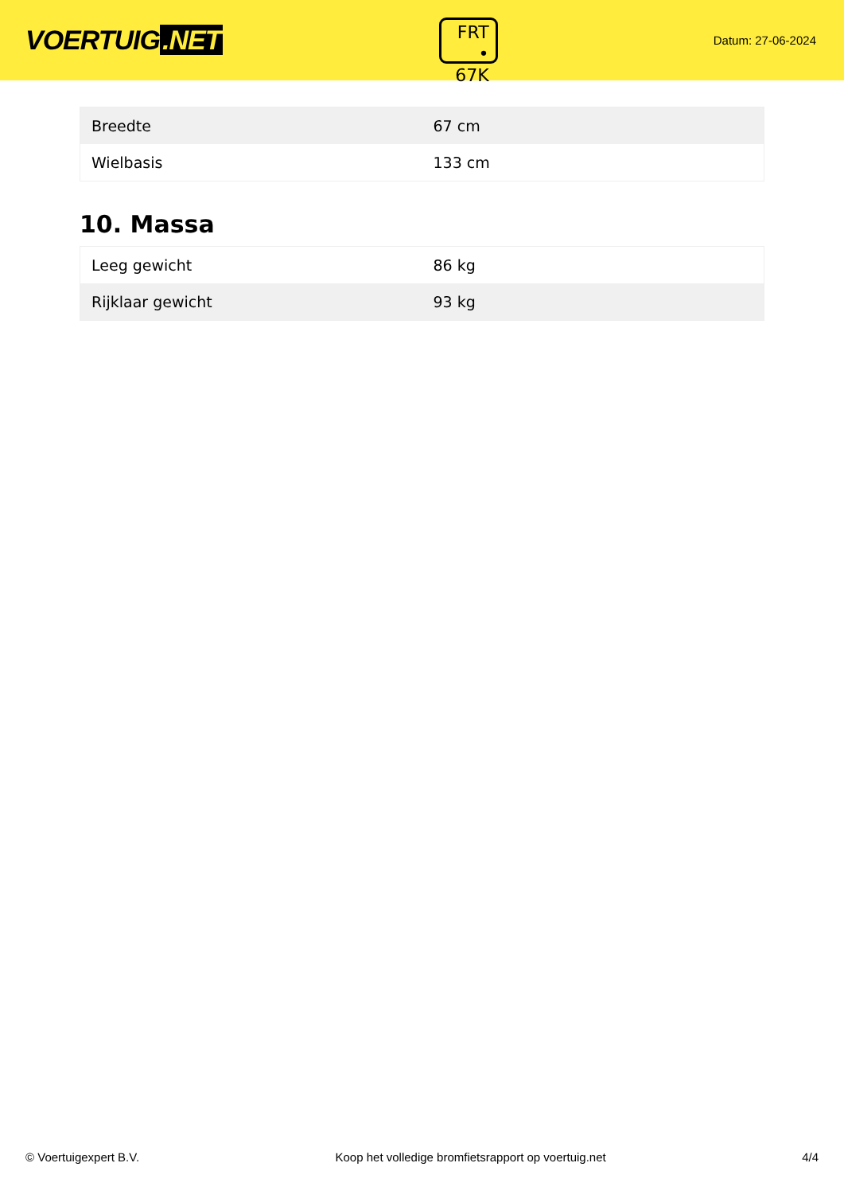VOERTUIG.NET
FRT
• 67K
Datum: 27-06-2024
| Breedte | 67 cm |
| Wielbasis | 133 cm |
10. Massa
| Leeg gewicht | 86 kg |
| Rijklaar gewicht | 93 kg |
© Voertuigexpert B.V. Koop het volledige bromfietsrapport op voertuig.net 4/4